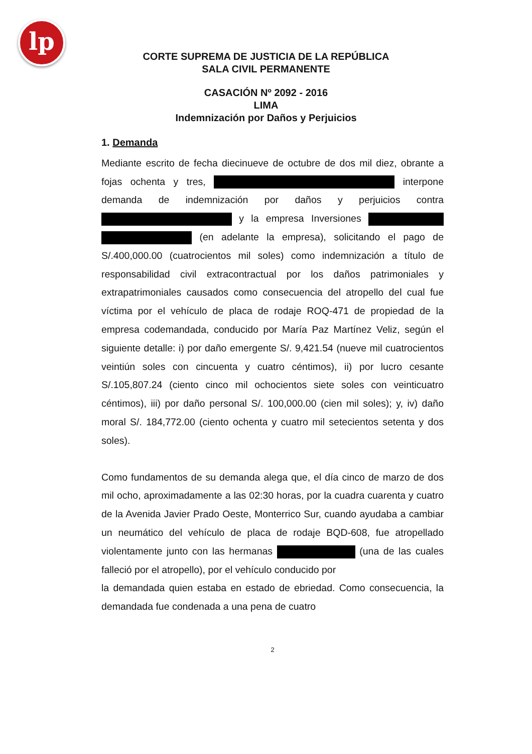lp
CORTE SUPREMA DE JUSTICIA DE LA REPÚBLICA
SALA CIVIL PERMANENTE
CASACIÓN Nº 2092 - 2016
LIMA
Indemnización por Daños y Perjuicios
1. Demanda
Mediante escrito de fecha diecinueve de octubre de dos mil diez, obrante a fojas ochenta y tres, interpone demanda de indemnización por daños y perjuicios contra y la empresa Inversiones (en adelante la empresa), solicitando el pago de S/.400,000.00 (cuatrocientos mil soles) como indemnización a título de responsabilidad civil extracontractual por los daños patrimoniales y extrapatrimoniales causados como consecuencia del atropello del cual fue víctima por el vehículo de placa de rodaje ROQ-471 de propiedad de la empresa codemandada, conducido por María Paz Martínez Veliz, según el siguiente detalle: i) por daño emergente S/. 9,421.54 (nueve mil cuatrocientos veintiún soles con cincuenta y cuatro céntimos), ii) por lucro cesante S/.105,807.24 (ciento cinco mil ochocientos siete soles con veinticuatro céntimos), iii) por daño personal S/. 100,000.00 (cien mil soles); y, iv) daño moral S/. 184,772.00 (ciento ochenta y cuatro mil setecientos setenta y dos soles).
Como fundamentos de su demanda alega que, el día cinco de marzo de dos mil ocho, aproximadamente a las 02:30 horas, por la cuadra cuarenta y cuatro de la Avenida Javier Prado Oeste, Monterrico Sur, cuando ayudaba a cambiar un neumático del vehículo de placa de rodaje BQD-608, fue atropellado violentamente junto con las hermanas (una de las cuales falleció por el atropello), por el vehículo conducido por
la demandada quien estaba en estado de ebriedad. Como consecuencia, la demandada fue condenada a una pena de cuatro
2